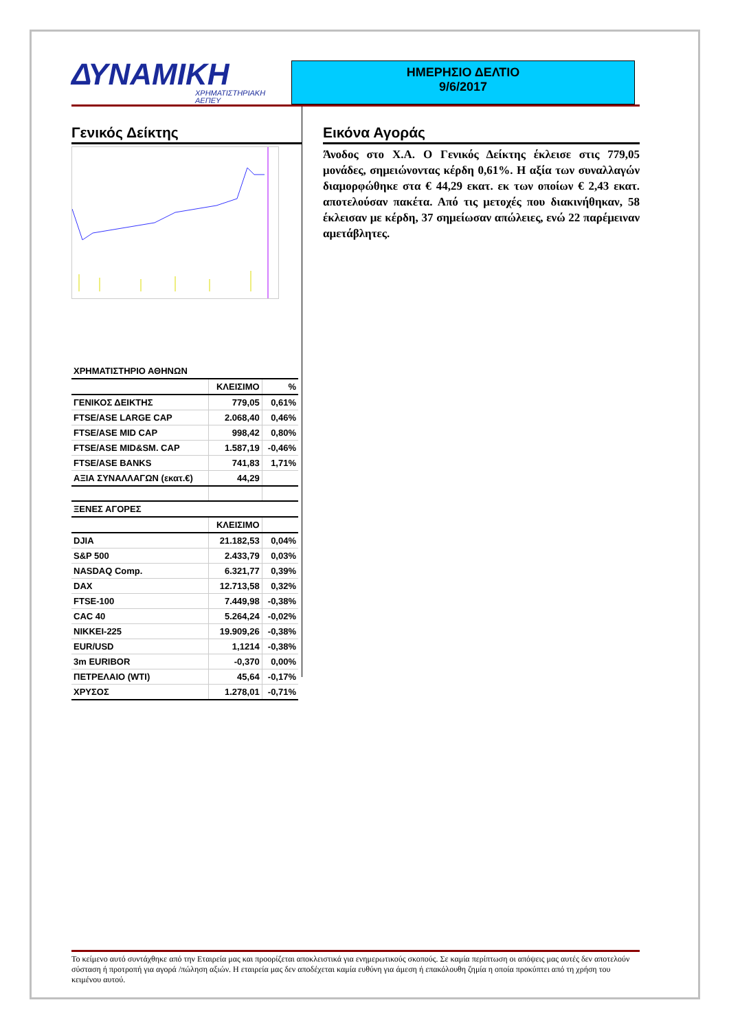ΔΥΝΑΜΙΚΗ
ΧΡΗΜΑΤΙΣΤΗΡΙΑΚΗ
ΑΕΠΕΥ
ΗΜΕΡΗΣΙΟ ΔΕΛΤΙΟ
9/6/2017
Γενικός Δείκτης
| ΧΡΗΜΑΤΙΣΤΗΡΙΟ ΑΘΗΝΩΝ | | |
| | ΚΛΕΙΣΙΜΟ | % |
| ΓΕΝΙΚΟΣ ΔΕΙΚΤΗΣ | 779,05 | 0,61% |
| FTSE/ASE LARGE CAP | 2.068,40 | 0,46% |
| FTSE/ASE MID CAP | 998,42 | 0,80% |
| FTSE/ASE MID&SM. CAP | 1.587,19 | -0,46% |
| FTSE/ASE BANKS | 741,83 | 1,71% |
| ΑΞΙΑ ΣΥΝΑΛΛΑΓΩΝ (εκατ.€) | 44,29 | |
| ΞΕΝΕΣ ΑΓΟΡΕΣ | | |
| | ΚΛΕΙΣΙΜΟ | |
| DJIA | 21.182,53 | 0,04% |
| S&P 500 | 2.433,79 | 0,03% |
| NASDAQ Comp. | 6.321,77 | 0,39% |
| DAX | 12.713,58 | 0,32% |
| FTSE-100 | 7.449,98 | -0,38% |
| CAC 40 | 5.264,24 | -0,02% |
| NIKKEI-225 | 19.909,26 | -0,38% |
| EUR/USD | 1,1214 | -0,38% |
| 3m EURIBOR | -0,370 | 0,00% |
| ΠΕΤΡΕΛΑΙΟ (WTI) | 45,64 | -0,17% |
| ΧΡΥΣΟΣ | 1.278,01 | -0,71% |
Εικόνα Αγοράς
Άνοδος στο Χ.Α. Ο Γενικός Δείκτης έκλεισε στις 779,05 μονάδες, σημειώνοντας κέρδη 0,61%. Η αξία των συναλλαγών διαμορφώθηκε στα € 44,29 εκατ. εκ των οποίων € 2,43 εκατ. αποτελούσαν πακέτα. Από τις μετοχές που διακινήθηκαν, 58 έκλεισαν με κέρδη, 37 σημείωσαν απώλειες, ενώ 22 παρέμειναν αμετάβλητες.
Το κείμενο αυτό συντάχθηκε από την Εταιρεία μας και προορίζεται αποκλειστικά για ενημερωτικούς σκοπούς. Σε καμία περίπτωση οι απόψεις μας αυτές δεν αποτελούν σύσταση ή προτροπή για αγορά /πώληση αξιών. Η εταιρεία μας δεν αποδέχεται καμία ευθύνη για άμεση ή επακόλουθη ζημία η οποία προκύπτει από τη χρήση του κειμένου αυτού.